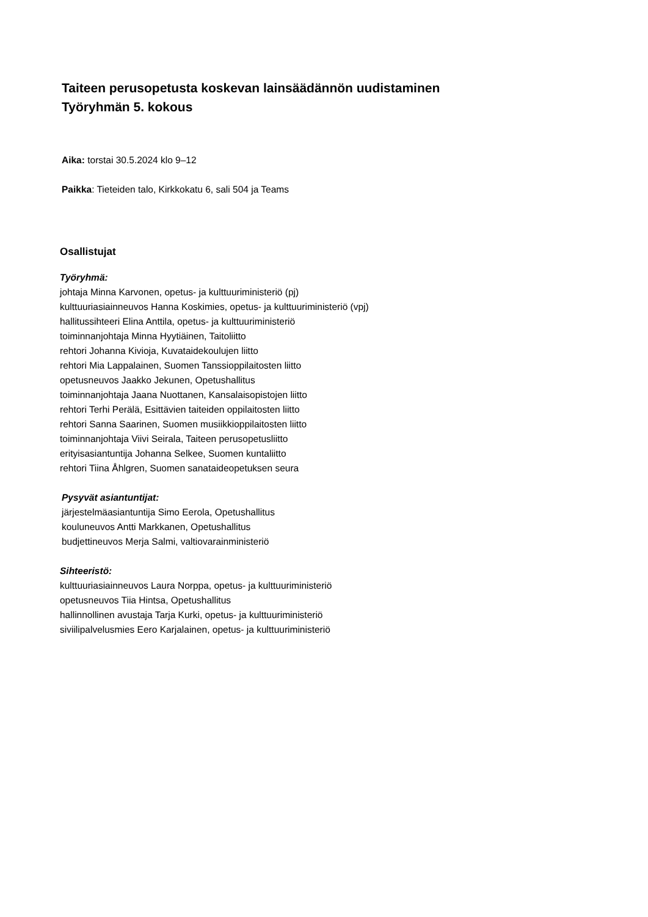Taiteen perusopetusta koskevan lainsäädännön uudistaminen
Työryhmän 5. kokous
Aika: torstai 30.5.2024 klo 9–12
Paikka: Tieteiden talo, Kirkkokatu 6, sali 504 ja Teams
Osallistujat
Työryhmä:
johtaja Minna Karvonen, opetus- ja kulttuuriministeriö (pj)
kulttuuriasiainneuvos Hanna Koskimies, opetus- ja kulttuuriministeriö (vpj)
hallitussihteeri Elina Anttila, opetus- ja kulttuuriministeriö
toiminnanjohtaja Minna Hyytiäinen, Taitoliitto
rehtori Johanna Kivioja, Kuvataidekoulujen liitto
rehtori Mia Lappalainen, Suomen Tanssioppilaitosten liitto
opetusneuvos Jaakko Jekunen, Opetushallitus
toiminnanjohtaja Jaana Nuottanen, Kansalaisopistojen liitto
rehtori Terhi Perälä, Esittävien taiteiden oppilaitosten liitto
rehtori Sanna Saarinen, Suomen musiikkioppilaitosten liitto
toiminnanjohtaja Viivi Seirala, Taiteen perusopetusliitto
erityisasiantuntija Johanna Selkee, Suomen kuntaliitto
rehtori Tiina Åhlgren, Suomen sanataideopetuksen seura
Pysyvät asiantuntijat:
järjestelmäasiantuntija Simo Eerola, Opetushallitus
kouluneuvos Antti Markkanen, Opetushallitus
budjettineuvos Merja Salmi, valtiovarainministeriö
Sihteeristö:
kulttuuriasiainneuvos Laura Norppa, opetus- ja kulttuuriministeriö
opetusneuvos Tiia Hintsa, Opetushallitus
hallinnollinen avustaja Tarja Kurki, opetus- ja kulttuuriministeriö
siviilipalvelusmies Eero Karjalainen, opetus- ja kulttuuriministeriö